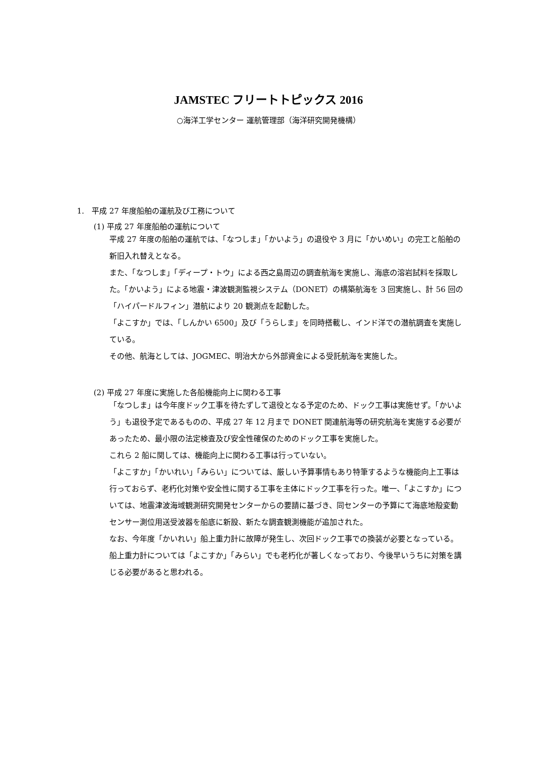JAMSTEC フリートトピックス 2016
○海洋工学センター 運航管理部（海洋研究開発機構）
1.　平成 27 年度船舶の運航及び工務について
(1) 平成 27 年度船舶の運航について
平成 27 年度の船舶の運航では、「なつしま」「かいよう」の退役や 3 月に「かいめい」の完工と船舶の新旧入れ替えとなる。
また、「なつしま」「ディープ・トウ」による西之島周辺の調査航海を実施し、海底の溶岩試料を採取した。「かいよう」による地震・津波観測監視システム（DONET）の構築航海を 3 回実施し、計 56 回の「ハイパードルフィン」潜航により 20 観測点を起動した。
「よこすか」では、「しんかい 6500」及び「うらしま」を同時搭載し、インド洋での潜航調査を実施している。
その他、航海としては、JOGMEC、明治大から外部資金による受託航海を実施した。
(2) 平成 27 年度に実施した各船機能向上に関わる工事
「なつしま」は今年度ドック工事を待たずして退役となる予定のため、ドック工事は実施せず。「かいよう」も退役予定であるものの、平成 27 年 12 月まで DONET 関連航海等の研究航海を実施する必要があったため、最小限の法定検査及び安全性確保のためのドック工事を実施した。
これら 2 船に関しては、機能向上に関わる工事は行っていない。
「よこすか」「かいれい」「みらい」については、厳しい予算事情もあり特筆するような機能向上工事は行っておらず、老朽化対策や安全性に関する工事を主体にドック工事を行った。唯一、「よこすか」については、地震津波海域観測研究開発センターからの要請に基づき、同センターの予算にて海底地殻変動センサー測位用送受波器を船底に新設、新たな調査観測機能が追加された。
なお、今年度「かいれい」船上重力計に故障が発生し、次回ドック工事での換装が必要となっている。船上重力計については「よこすか」「みらい」でも老朽化が著しくなっており、今後早いうちに対策を講じる必要があると思われる。